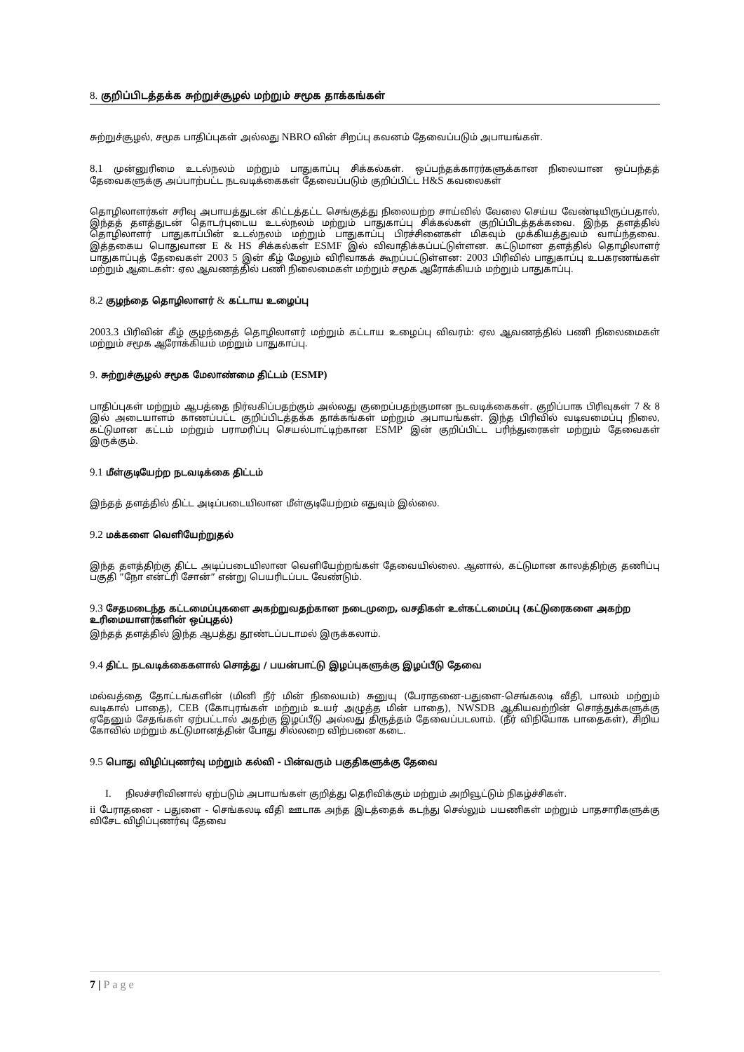8. குறிப்பிடத்தக்க சுற்றுச்சூழல் மற்றும் சமூக தாக்கங்கள்
சுற்றுச்சூழல், சமூக பாதிப்புகள் அல்லது NBRO வின் சிறப்பு கவனம் தேவைப்படும் அபாயங்கள்.
8.1 முன்னுரிமை உடல்நலம் மற்றும் பாதுகாப்பு சிக்கல்கள். ஒப்பந்தக்காரர்களுக்கான நிலையான ஒப்பந்தத் தேவைகளுக்கு அப்பாற்பட்ட நடவடிக்கைகள் தேவைப்படும் குறிப்பிட்ட H&S கவலைகள்
தொழிலாளர்கள் சரிவு அபாயத்துடன் கிட்டத்தட்ட செங்குத்து நிலையற்ற சாய்வில் வேலை செய்ய வேண்டியிருப்பதால், இந்தத் தளத்துடன் தொடர்புடைய உடல்நலம் மற்றும் பாதுகாப்பு சிக்கல்கள் குறிப்பிடத்தக்கவை. இந்த தளத்தில் தொழிலாளர் பாதுகாப்பின் உடல்நலம் மற்றும் பாதுகாப்பு பிரச்சினைகள் மிகவும் முக்கியத்துவம் வாய்ந்தவை. இத்தகைய பொதுவான E & HS சிக்கல்கள் ESMF இல் விவாதிக்கப்பட்டுள்ளன. கட்டுமான தளத்தில் தொழிலாளர் பாதுகாப்புத் தேவைகள் 2003 5 இன் கீழ் மேலும் விரிவாகக் கூறப்பட்டுள்ளன: 2003 பிரிவில் பாதுகாப்பு உபகரணங்கள் மற்றும் ஆடைகள்: ஏல ஆவணத்தில் பணி நிலைமைகள் மற்றும் சமூக ஆரோக்கியம் மற்றும் பாதுகாப்பு.
8.2 குழந்தை தொழிலாளர் & கட்டாய உழைப்பு
2003.3 பிரிவின் கீழ் குழந்தைத் தொழிலாளர் மற்றும் கட்டாய உழைப்பு விவரம்: ஏல ஆவணத்தில் பணி நிலைமைகள் மற்றும் சமூக ஆரோக்கியம் மற்றும் பாதுகாப்பு.
9. சுற்றுச்சூழல் சமூக மேலாண்மை திட்டம் (ESMP)
பாதிப்புகள் மற்றும் ஆபத்தை நிர்வகிப்பதற்கும் அல்லது குறைப்பதற்குமான நடவடிக்கைகள். குறிப்பாக பிரிவுகள் 7 & 8 இல் அடையாளம் காணப்பட்ட குறிப்பிடத்தக்க தாக்கங்கள் மற்றும் அபாயங்கள். இந்த பிரிவில் வடிவமைப்பு நிலை, கட்டுமான கட்டம் மற்றும் பராமரிப்பு செயல்பாட்டிற்கான ESMP இன் குறிப்பிட்ட பரிந்துரைகள் மற்றும் தேவைகள் இருக்கும்.
9.1 மீள்குடியேற்ற நடவடிக்கை திட்டம்
இந்தத் தளத்தில் திட்ட அடிப்படையிலான மீள்குடியேற்றம் எதுவும் இல்லை.
9.2 மக்களை வெளியேற்றுதல்
இந்த தளத்திற்கு திட்ட அடிப்படையிலான வெளியேற்றங்கள் தேவையில்லை. ஆனால், கட்டுமான காலத்திற்கு தணிப்பு பகுதி ”நோ என்ட்ரி சோன்” என்று பெயரிடப்பட வேண்டும்.
9.3 சேதமடைந்த கட்டமைப்புகளை அகற்றுவதற்கான நடைமுறை, வசதிகள் உள்கட்டமைப்பு (கட்டுரைகளை அகற்ற உரிமையாளர்களின் ஒப்புதல்)
இந்தத் தளத்தில் இந்த ஆபத்து தூண்டப்படாமல் இருக்கலாம்.
9.4 திட்ட நடவடிக்கைகளால் சொத்து / பயன்பாட்டு இழப்புகளுக்கு இழப்பீடு தேவை
மல்வத்தை தோட்டங்களின் (மினி நீர் மின் நிலையம்) சுனுயு (பேராதனை-பதுளை-செங்கலடி வீதி, பாலம் மற்றும் வடிகால் பாதை), CEB (கோபுரங்கள் மற்றும் உயர் அழுத்த மின் பாதை), NWSDB ஆகியவற்றின் சொத்துக்களுக்கு ஏதேனும் சேதங்கள் ஏற்பட்டால் அதற்கு இழப்பீடு அல்லது திருத்தம் தேவைப்படலாம். (நீர் விநியோக பாதைகள்), சிறிய கோவில் மற்றும் கட்டுமானத்தின் போது சில்லறை விற்பனை கடை.
9.5 பொது விழிப்புணர்வு மற்றும் கல்வி - பின்வரும் பகுதிகளுக்கு தேவை
I. நிலச்சரிவினால் ஏற்படும் அபாயங்கள் குறித்து தெரிவிக்கும் மற்றும் அறிவூட்டும் நிகழ்ச்சிகள்.
ii பேராதனை - பதுளை - செங்கலடி வீதி ஊடாக அந்த இடத்தைக் கடந்து செல்லும் பயணிகள் மற்றும் பாதசாரிகளுக்கு விசேட விழிப்புணர்வு தேவை
7 | Page